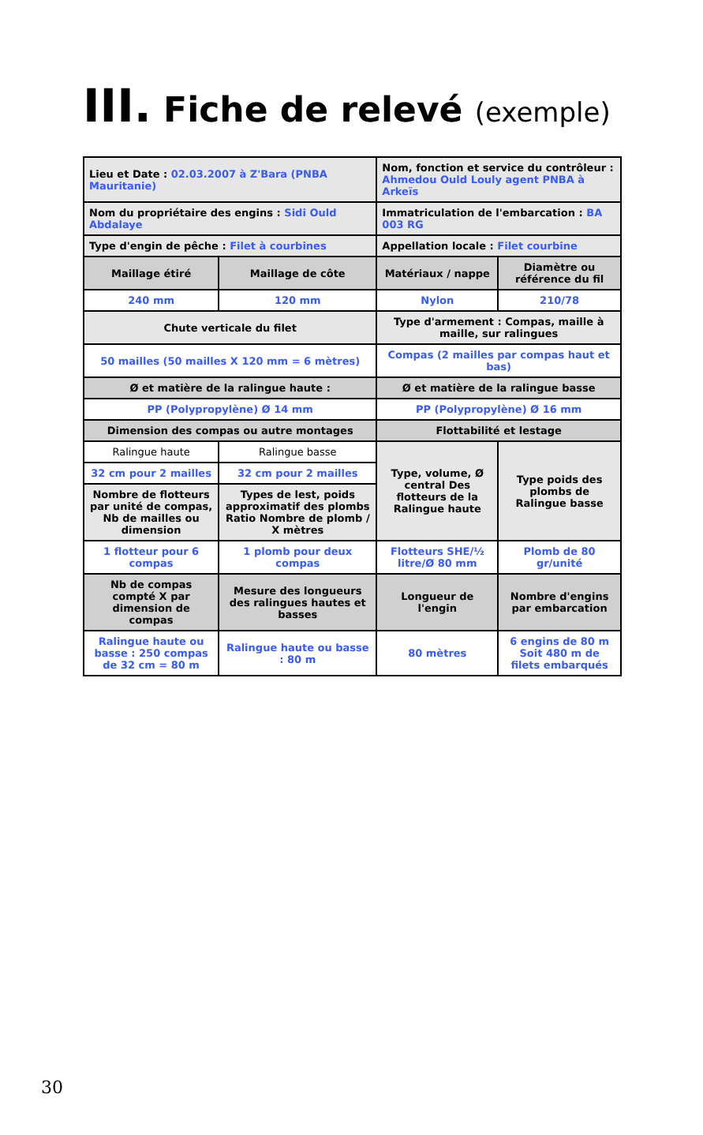III. Fiche de relevé (exemple)
| Lieu et Date : 02.03.2007 à Z'Bara (PNBA Mauritanie) | | Nom, fonction et service du contrôleur : Ahmedou Ould Louly agent PNBA à Arkeïs | |
| Nom du propriétaire des engins : Sidi Ould Abdalaye | | Immatriculation de l'embarcation : BA 003 RG | |
| Type d'engin de pêche : Filet à courbines | | Appellation locale : Filet courbine | |
| Maillage étiré | Maillage de côte | Matériaux / nappe | Diamètre ou référence du fil |
| 240 mm | 120 mm | Nylon | 210/78 |
| Chute verticale du filet | | Type d'armement : Compas, maille à maille, sur ralingues | |
| 50 mailles (50 mailles X 120 mm = 6 mètres) | | Compas (2 mailles par compas haut et bas) | |
| Ø et matière de la ralingue haute : | | Ø et matière de la ralingue basse | |
| PP (Polypropylène) Ø 14 mm | | PP (Polypropylène) Ø 16 mm | |
| Dimension des compas ou autre montages | | Flottabilité et lestage | |
| Ralingue haute | Ralingue basse | Type, volume, Ø central Des flotteurs de la Ralingue haute | Type poids des plombs de Ralingue basse |
| 32 cm pour 2 mailles | 32 cm pour 2 mailles | | |
| Nombre de flotteurs par unité de compas, Nb de mailles ou dimension | Types de lest, poids approximatif des plombs Ratio Nombre de plomb / X mètres | | |
| 1 flotteur pour 6 compas | 1 plomb pour deux compas | Flotteurs SHE/½ litre/Ø 80 mm | Plomb de 80 gr/unité |
| Nb de compas compté X par dimension de compas | Mesure des longueurs des ralingues hautes et basses | Longueur de l'engin | Nombre d'engins par embarcation |
| Ralingue haute ou basse : 250 compas de 32 cm = 80 m | Ralingue haute ou basse : 80 m | 80 mètres | 6 engins de 80 m Soit 480 m de filets embarqués |
30